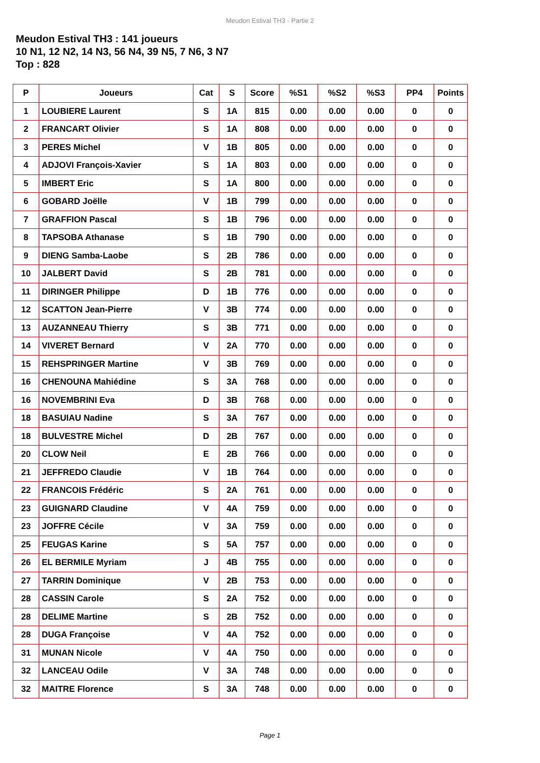Meudon Estival TH3 - Partie 2
Meudon Estival TH3 : 141 joueurs
10 N1, 12 N2, 14 N3, 56 N4, 39 N5, 7 N6, 3 N7
Top : 828
| P | Joueurs | Cat | S | Score | %S1 | %S2 | %S3 | PP4 | Points |
| --- | --- | --- | --- | --- | --- | --- | --- | --- | --- |
| 1 | LOUBIERE Laurent | S | 1A | 815 | 0.00 | 0.00 | 0.00 | 0 | 0 |
| 2 | FRANCART Olivier | S | 1A | 808 | 0.00 | 0.00 | 0.00 | 0 | 0 |
| 3 | PERES Michel | V | 1B | 805 | 0.00 | 0.00 | 0.00 | 0 | 0 |
| 4 | ADJOVI François-Xavier | S | 1A | 803 | 0.00 | 0.00 | 0.00 | 0 | 0 |
| 5 | IMBERT Eric | S | 1A | 800 | 0.00 | 0.00 | 0.00 | 0 | 0 |
| 6 | GOBARD Joëlle | V | 1B | 799 | 0.00 | 0.00 | 0.00 | 0 | 0 |
| 7 | GRAFFION Pascal | S | 1B | 796 | 0.00 | 0.00 | 0.00 | 0 | 0 |
| 8 | TAPSOBA Athanase | S | 1B | 790 | 0.00 | 0.00 | 0.00 | 0 | 0 |
| 9 | DIENG Samba-Laobe | S | 2B | 786 | 0.00 | 0.00 | 0.00 | 0 | 0 |
| 10 | JALBERT David | S | 2B | 781 | 0.00 | 0.00 | 0.00 | 0 | 0 |
| 11 | DIRINGER Philippe | D | 1B | 776 | 0.00 | 0.00 | 0.00 | 0 | 0 |
| 12 | SCATTON Jean-Pierre | V | 3B | 774 | 0.00 | 0.00 | 0.00 | 0 | 0 |
| 13 | AUZANNEAU Thierry | S | 3B | 771 | 0.00 | 0.00 | 0.00 | 0 | 0 |
| 14 | VIVERET Bernard | V | 2A | 770 | 0.00 | 0.00 | 0.00 | 0 | 0 |
| 15 | REHSPRINGER Martine | V | 3B | 769 | 0.00 | 0.00 | 0.00 | 0 | 0 |
| 16 | CHENOUNA Mahiédine | S | 3A | 768 | 0.00 | 0.00 | 0.00 | 0 | 0 |
| 16 | NOVEMBRINI Eva | D | 3B | 768 | 0.00 | 0.00 | 0.00 | 0 | 0 |
| 18 | BASUIAU Nadine | S | 3A | 767 | 0.00 | 0.00 | 0.00 | 0 | 0 |
| 18 | BULVESTRE Michel | D | 2B | 767 | 0.00 | 0.00 | 0.00 | 0 | 0 |
| 20 | CLOW Neil | E | 2B | 766 | 0.00 | 0.00 | 0.00 | 0 | 0 |
| 21 | JEFFREDO Claudie | V | 1B | 764 | 0.00 | 0.00 | 0.00 | 0 | 0 |
| 22 | FRANCOIS Frédéric | S | 2A | 761 | 0.00 | 0.00 | 0.00 | 0 | 0 |
| 23 | GUIGNARD Claudine | V | 4A | 759 | 0.00 | 0.00 | 0.00 | 0 | 0 |
| 23 | JOFFRE Cécile | V | 3A | 759 | 0.00 | 0.00 | 0.00 | 0 | 0 |
| 25 | FEUGAS Karine | S | 5A | 757 | 0.00 | 0.00 | 0.00 | 0 | 0 |
| 26 | EL BERMILE Myriam | J | 4B | 755 | 0.00 | 0.00 | 0.00 | 0 | 0 |
| 27 | TARRIN Dominique | V | 2B | 753 | 0.00 | 0.00 | 0.00 | 0 | 0 |
| 28 | CASSIN Carole | S | 2A | 752 | 0.00 | 0.00 | 0.00 | 0 | 0 |
| 28 | DELIME Martine | S | 2B | 752 | 0.00 | 0.00 | 0.00 | 0 | 0 |
| 28 | DUGA Françoise | V | 4A | 752 | 0.00 | 0.00 | 0.00 | 0 | 0 |
| 31 | MUNAN Nicole | V | 4A | 750 | 0.00 | 0.00 | 0.00 | 0 | 0 |
| 32 | LANCEAU Odile | V | 3A | 748 | 0.00 | 0.00 | 0.00 | 0 | 0 |
| 32 | MAITRE Florence | S | 3A | 748 | 0.00 | 0.00 | 0.00 | 0 | 0 |
Page 1